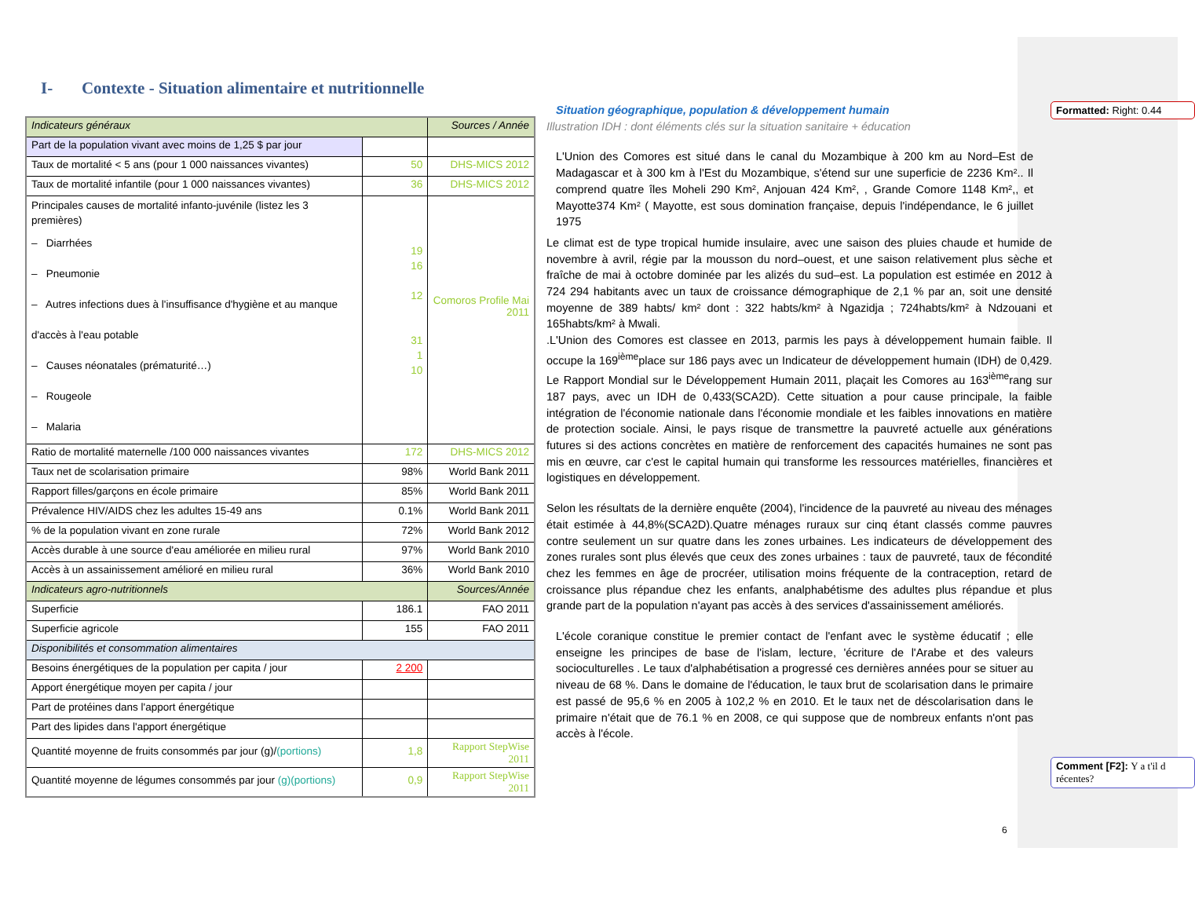I- Contexte - Situation alimentaire et nutritionnelle
| Indicateurs généraux | | Sources / Année |
| --- | --- | --- |
| Part de la population vivant avec moins de 1,25 $ par jour | | |
| Taux de mortalité < 5 ans (pour 1 000 naissances vivantes) | 50 | DHS-MICS 2012 |
| Taux de mortalité infantile (pour 1 000 naissances vivantes) | 36 | DHS-MICS 2012 |
| Principales causes de mortalité infanto-juvénile (listez les 3 premières) – Diarrhées – Pneumonie – Autres infections dues à l'insuffisance d'hygiène et au manque d'accès à l'eau potable – Causes néonatales (prématurité…) – Rougeole – Malaria | 19 16 12 31 1 10 | Comoros Profile Mai 2011 |
| Ratio de mortalité maternelle /100 000 naissances vivantes | 172 | DHS-MICS 2012 |
| Taux net de scolarisation primaire | 98% | World Bank 2011 |
| Rapport filles/garçons en école primaire | 85% | World Bank 2011 |
| Prévalence HIV/AIDS chez les adultes 15-49 ans | 0.1% | World Bank 2011 |
| % de la population vivant en zone rurale | 72% | World Bank 2012 |
| Accès durable à une source d'eau améliorée en milieu rural | 97% | World Bank 2010 |
| Accès à un assainissement amélioré en milieu rural | 36% | World Bank 2010 |
| Indicateurs agro-nutritionnels | | Sources/Année |
| Superficie | 186.1 | FAO 2011 |
| Superficie agricole | 155 | FAO 2011 |
| Disponibilités et consommation alimentaires | | |
| Besoins énergétiques de la population per capita / jour | 2 200 | |
| Apport énergétique moyen per capita / jour | | |
| Part de protéines dans l'apport énergétique | | |
| Part des lipides dans l'apport énergétique | | |
| Quantité moyenne de fruits consommés par jour (g)/ (portions) | 1,8 | Rapport StepWise 2011 |
| Quantité moyenne de légumes consommés par jour (g)(portions) | 0,9 | Rapport StepWise 2011 |
Situation géographique, population & développement humain
Illustration IDH : dont éléments clés sur la situation sanitaire + éducation
L'Union des Comores est situé dans le canal du Mozambique à 200 km au Nord–Est de Madagascar et à 300 km à l'Est du Mozambique, s'étend sur une superficie de 2236 Km².. Il comprend quatre îles Moheli 290 Km², Anjouan 424 Km², , Grande Comore 1148 Km²,, et Mayotte374 Km² ( Mayotte, est sous domination française, depuis l'indépendance, le 6 juillet 1975
Le climat est de type tropical humide insulaire, avec une saison des pluies chaude et humide de novembre à avril, régie par la mousson du nord–ouest, et une saison relativement plus sèche et fraîche de mai à octobre dominée par les alizés du sud–est. La population est estimée en 2012 à 724 294 habitants avec un taux de croissance démographique de 2,1 % par an, soit une densité moyenne de 389 habts/ km² dont : 322 habts/km² à Ngazidja ; 724habts/km² à Ndzouani et 165habts/km² à Mwali.
.L'Union des Comores est classee en 2013, parmis les pays à développement humain faible. Il occupe la 169<sup>ième</sup>place sur 186 pays avec un Indicateur de développement humain (IDH) de 0,429. Le Rapport Mondial sur le Développement Humain 2011, plaçait les Comores au 163<sup>ième</sup>rang sur 187 pays, avec un IDH de 0,433(SCA2D). Cette situation a pour cause principale, la faible intégration de l'économie nationale dans l'économie mondiale et les faibles innovations en matière de protection sociale. Ainsi, le pays risque de transmettre la pauvreté actuelle aux générations futures si des actions concrètes en matière de renforcement des capacités humaines ne sont pas mis en œuvre, car c'est le capital humain qui transforme les ressources matérielles, financières et logistiques en développement.
Selon les résultats de la dernière enquête (2004), l'incidence de la pauvreté au niveau des ménages était estimée à 44,8%(SCA2D).Quatre ménages ruraux sur cinq étant classés comme pauvres contre seulement un sur quatre dans les zones urbaines. Les indicateurs de développement des zones rurales sont plus élevés que ceux des zones urbaines : taux de pauvreté, taux de fécondité chez les femmes en âge de procréer, utilisation moins fréquente de la contraception, retard de croissance plus répandue chez les enfants, analphabétisme des adultes plus répandue et plus grande part de la population n'ayant pas accès à des services d'assainissement améliorés.
L'école coranique constitue le premier contact de l'enfant avec le système éducatif ; elle enseigne les principes de base de l'islam, lecture, 'écriture de l'Arabe et des valeurs socioculturelles . Le taux d'alphabétisation a progressé ces dernières années pour se situer au niveau de 68 %. Dans le domaine de l'éducation, le taux brut de scolarisation dans le primaire est passé de 95,6 % en 2005 à 102,2 % en 2010. Et le taux net de déscolarisation dans le primaire n'était que de 76.1 % en 2008, ce qui suppose que de nombreux enfants n'ont pas accès à l'école.
Formatted: Right: 0.44
Comment [F2]: Y a t'il d récentes?
6